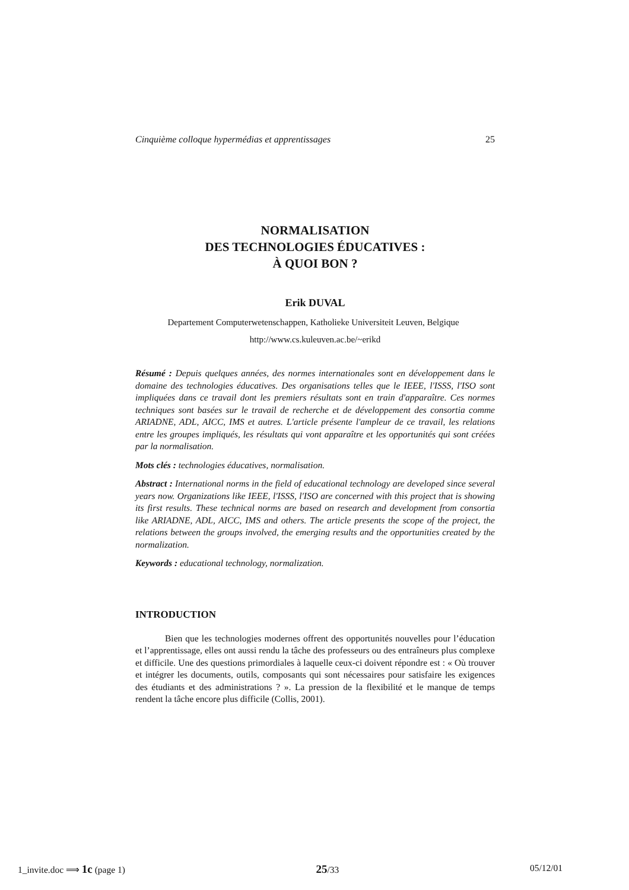Cinquième colloque hypermédias et apprentissages 25
NORMALISATION
DES TECHNOLOGIES ÉDUCATIVES :
À QUOI BON ?
Erik DUVAL
Departement Computerwetenschappen, Katholieke Universiteit Leuven, Belgique
http://www.cs.kuleuven.ac.be/~erikd
Résumé : Depuis quelques années, des normes internationales sont en développement dans le domaine des technologies éducatives. Des organisations telles que le IEEE, l'ISSS, l'ISO sont impliquées dans ce travail dont les premiers résultats sont en train d'apparaître. Ces normes techniques sont basées sur le travail de recherche et de développement des consortia comme ARIADNE, ADL, AICC, IMS et autres. L'article présente l'ampleur de ce travail, les relations entre les groupes impliqués, les résultats qui vont apparaître et les opportunités qui sont créées par la normalisation.
Mots clés : technologies éducatives, normalisation.
Abstract : International norms in the field of educational technology are developed since several years now. Organizations like IEEE, l'ISSS, l'ISO are concerned with this project that is showing its first results. These technical norms are based on research and development from consortia like ARIADNE, ADL, AICC, IMS and others. The article presents the scope of the project, the relations between the groups involved, the emerging results and the opportunities created by the normalization.
Keywords : educational technology, normalization.
INTRODUCTION
Bien que les technologies modernes offrent des opportunités nouvelles pour l’éducation et l’apprentissage, elles ont aussi rendu la tâche des professeurs ou des entraîneurs plus complexe et difficile. Une des questions primordiales à laquelle ceux-ci doivent répondre est : « Où trouver et intégrer les documents, outils, composants qui sont nécessaires pour satisfaire les exigences des étudiants et des administrations ? ». La pression de la flexibilité et le manque de temps rendent la tâche encore plus difficile (Collis, 2001).
1_invite.doc ⟹ 1c (page 1) 25/33 05/12/01